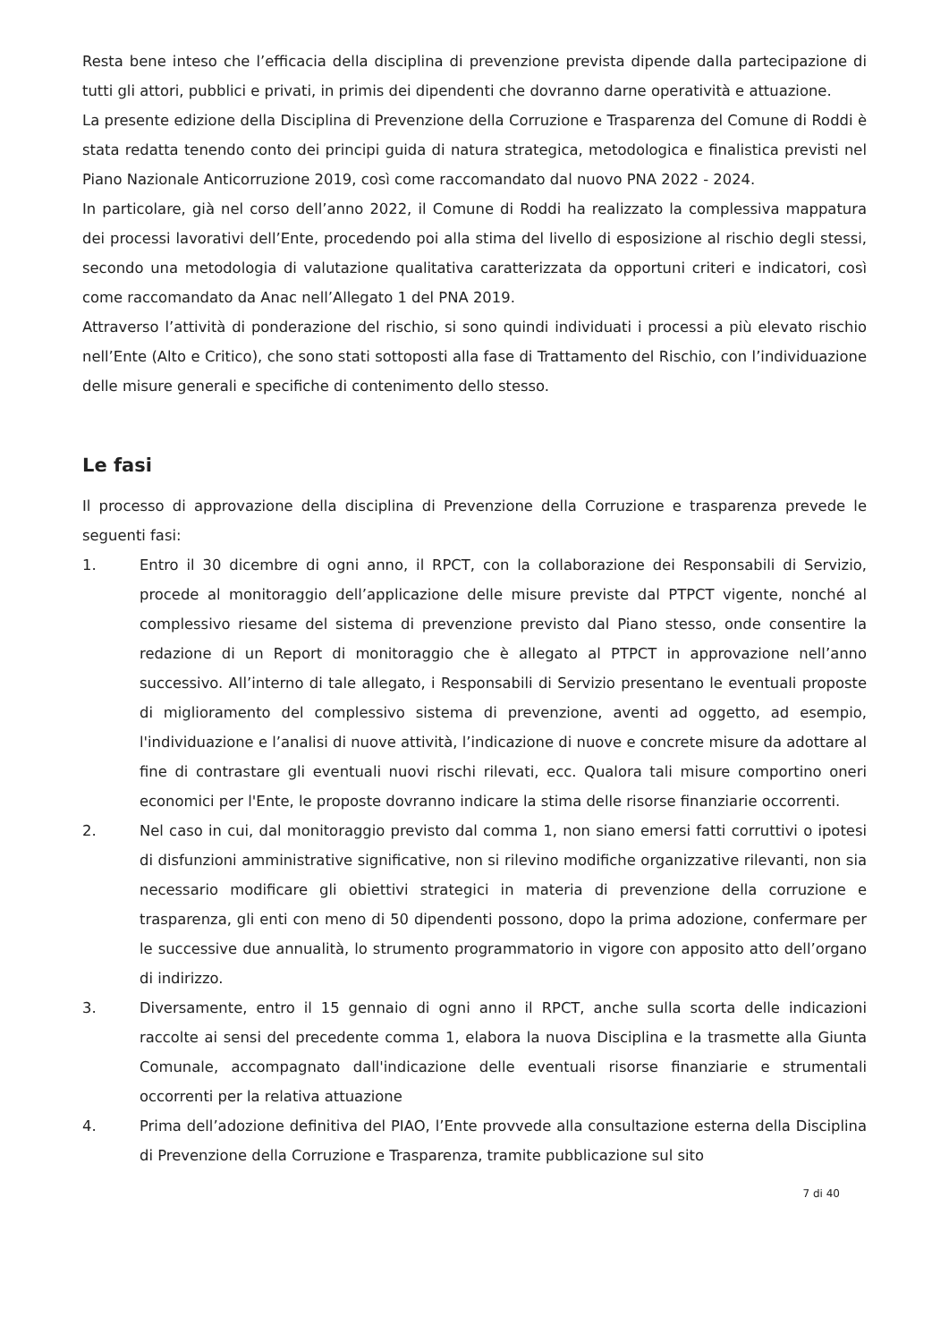Resta bene inteso che l’efficacia della disciplina di prevenzione prevista dipende dalla partecipazione di tutti gli attori, pubblici e privati, in primis dei dipendenti che dovranno darne operatività e attuazione.
La presente edizione della Disciplina di Prevenzione della Corruzione e Trasparenza del Comune di Roddi è stata redatta tenendo conto dei principi guida di natura strategica, metodologica e finalistica previsti nel Piano Nazionale Anticorruzione 2019, così come raccomandato dal nuovo PNA 2022 - 2024.
In particolare, già nel corso dell’anno 2022, il Comune di Roddi ha realizzato la complessiva mappatura dei processi lavorativi dell’Ente, procedendo poi alla stima del livello di esposizione al rischio degli stessi, secondo una metodologia di valutazione qualitativa caratterizzata da opportuni criteri e indicatori, così come raccomandato da Anac nell’Allegato 1 del PNA 2019.
Attraverso l’attività di ponderazione del rischio, si sono quindi individuati i processi a più elevato rischio nell’Ente (Alto e Critico), che sono stati sottoposti alla fase di Trattamento del Rischio, con l’individuazione delle misure generali e specifiche di contenimento dello stesso.
Le fasi
Il processo di approvazione della disciplina di Prevenzione della Corruzione e trasparenza prevede le seguenti fasi:
1. Entro il 30 dicembre di ogni anno, il RPCT, con la collaborazione dei Responsabili di Servizio, procede al monitoraggio dell’applicazione delle misure previste dal PTPCT vigente, nonché al complessivo riesame del sistema di prevenzione previsto dal Piano stesso, onde consentire la redazione di un Report di monitoraggio che è allegato al PTPCT in approvazione nell’anno successivo. All’interno di tale allegato, i Responsabili di Servizio presentano le eventuali proposte di miglioramento del complessivo sistema di prevenzione, aventi ad oggetto, ad esempio, l'individuazione e l’analisi di nuove attività, l’indicazione di nuove e concrete misure da adottare al fine di contrastare gli eventuali nuovi rischi rilevati, ecc. Qualora tali misure comportino oneri economici per l'Ente, le proposte dovranno indicare la stima delle risorse finanziarie occorrenti.
2. Nel caso in cui, dal monitoraggio previsto dal comma 1, non siano emersi fatti corruttivi o ipotesi di disfunzioni amministrative significative, non si rilevino modifiche organizzative rilevanti, non sia necessario modificare gli obiettivi strategici in materia di prevenzione della corruzione e trasparenza, gli enti con meno di 50 dipendenti possono, dopo la prima adozione, confermare per le successive due annualità, lo strumento programmatorio in vigore con apposito atto dell’organo di indirizzo.
3. Diversamente, entro il 15 gennaio di ogni anno il RPCT, anche sulla scorta delle indicazioni raccolte ai sensi del precedente comma 1, elabora la nuova Disciplina e la trasmette alla Giunta Comunale, accompagnato dall'indicazione delle eventuali risorse finanziarie e strumentali occorrenti per la relativa attuazione
4. Prima dell’adozione definitiva del PIAO, l’Ente provvede alla consultazione esterna della Disciplina di Prevenzione della Corruzione e Trasparenza, tramite pubblicazione sul sito
7 di 40